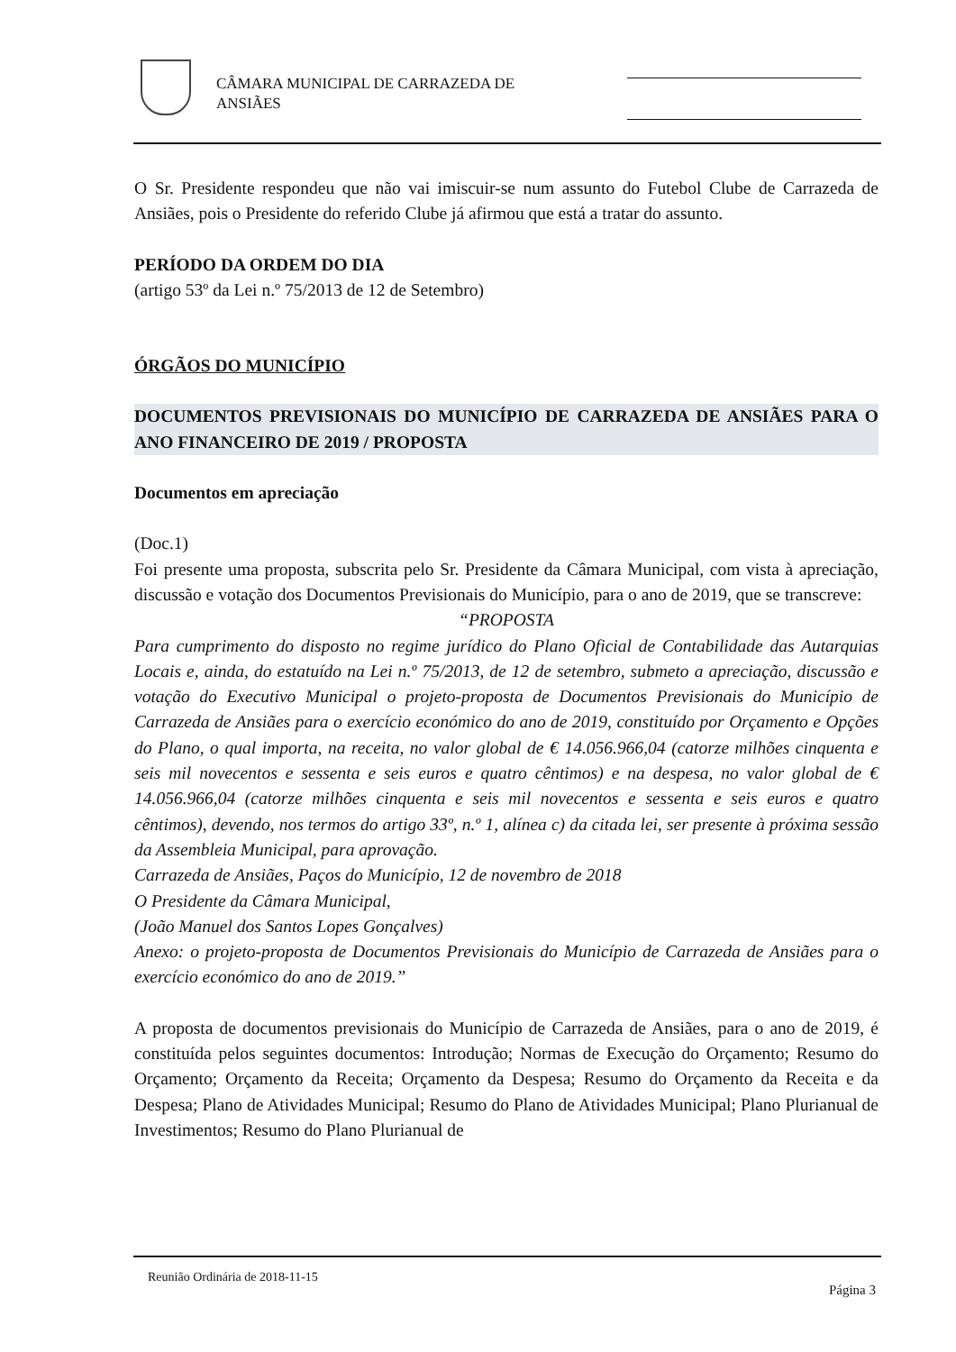CÂMARA MUNICIPAL DE CARRAZEDA DE
ANSIÃES
O Sr. Presidente respondeu que não vai imiscuir-se num assunto do Futebol Clube de Carrazeda de Ansiães, pois o Presidente do referido Clube já afirmou que está a tratar do assunto.
PERÍODO DA ORDEM DO DIA
(artigo 53º da Lei n.º 75/2013 de 12 de Setembro)
ÓRGÃOS DO MUNICÍPIO
DOCUMENTOS PREVISIONAIS DO MUNICÍPIO DE CARRAZEDA DE ANSIÃES PARA O ANO FINANCEIRO DE 2019 / PROPOSTA
Documentos em apreciação
(Doc.1)
Foi presente uma proposta, subscrita pelo Sr. Presidente da Câmara Municipal, com vista à apreciação, discussão e votação dos Documentos Previsionais do Município, para o ano de 2019, que se transcreve:
“PROPOSTA
Para cumprimento do disposto no regime jurídico do Plano Oficial de Contabilidade das Autarquias Locais e, ainda, do estatuído na Lei n.º 75/2013, de 12 de setembro, submeto a apreciação, discussão e votação do Executivo Municipal o projeto-proposta de Documentos Previsionais do Município de Carrazeda de Ansiães para o exercício económico do ano de 2019, constituído por Orçamento e Opções do Plano, o qual importa, na receita, no valor global de € 14.056.966,04 (catorze milhões cinquenta e seis mil novecentos e sessenta e seis euros e quatro cêntimos) e na despesa, no valor global de € 14.056.966,04 (catorze milhões cinquenta e seis mil novecentos e sessenta e seis euros e quatro cêntimos), devendo, nos termos do artigo 33º, n.º 1, alínea c) da citada lei, ser presente à próxima sessão da Assembleia Municipal, para aprovação.
Carrazeda de Ansiães, Paços do Município, 12 de novembro de 2018
O Presidente da Câmara Municipal,
(João Manuel dos Santos Lopes Gonçalves)
Anexo: o projeto-proposta de Documentos Previsionais do Município de Carrazeda de Ansiães para o exercício económico do ano de 2019.”
A proposta de documentos previsionais do Município de Carrazeda de Ansiães, para o ano de 2019, é constituída pelos seguintes documentos: Introdução; Normas de Execução do Orçamento; Resumo do Orçamento; Orçamento da Receita; Orçamento da Despesa; Resumo do Orçamento da Receita e da Despesa; Plano de Atividades Municipal; Resumo do Plano de Atividades Municipal; Plano Plurianual de Investimentos; Resumo do Plano Plurianual de
Reunião Ordinária de 2018-11-15
Página 3